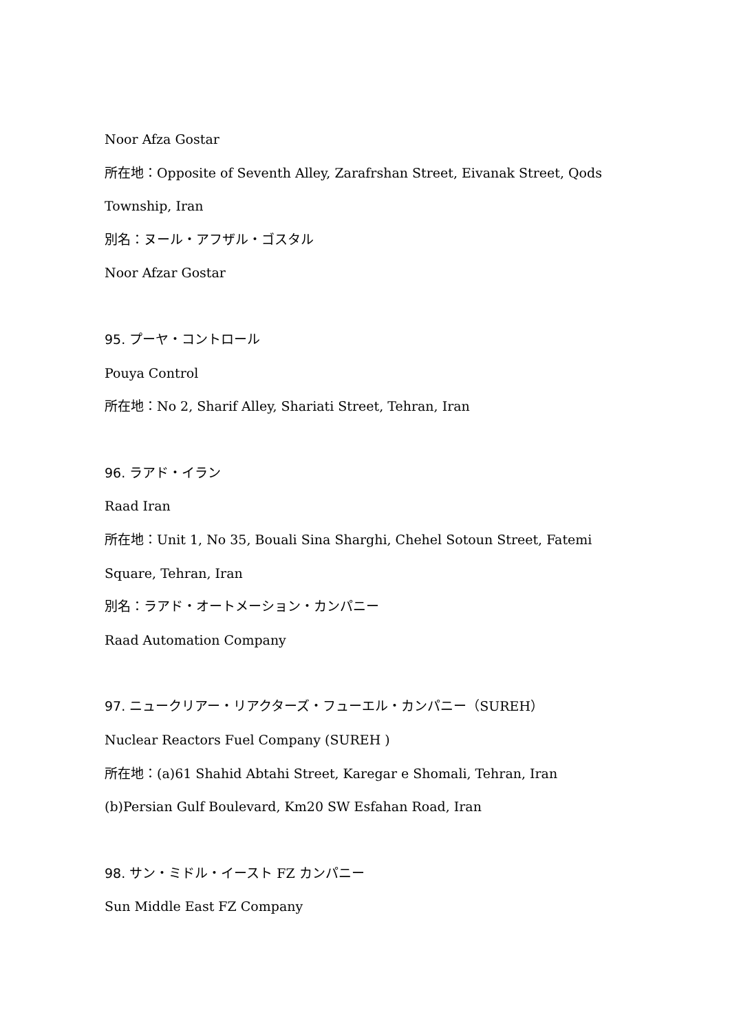Noor Afza Gostar
所在地：Opposite of Seventh Alley, Zarafrshan Street, Eivanak Street, Qods
Township, Iran
別名：ヌール・アフザル・ゴスタル
Noor Afzar Gostar
95. プーヤ・コントロール
Pouya Control
所在地：No 2, Sharif Alley, Shariati Street, Tehran, Iran
96. ラアド・イラン
Raad Iran
所在地：Unit 1, No 35, Bouali Sina Sharghi, Chehel Sotoun Street, Fatemi
Square, Tehran, Iran
別名：ラアド・オートメーション・カンパニー
Raad Automation Company
97. ニュークリアー・リアクターズ・フューエル・カンパニー（SUREH）
Nuclear Reactors Fuel Company (SUREH )
所在地：(a)61 Shahid Abtahi Street, Karegar e Shomali, Tehran, Iran
(b)Persian Gulf Boulevard, Km20 SW Esfahan Road, Iran
98. サン・ミドル・イースト FZ カンパニー
Sun Middle East FZ Company